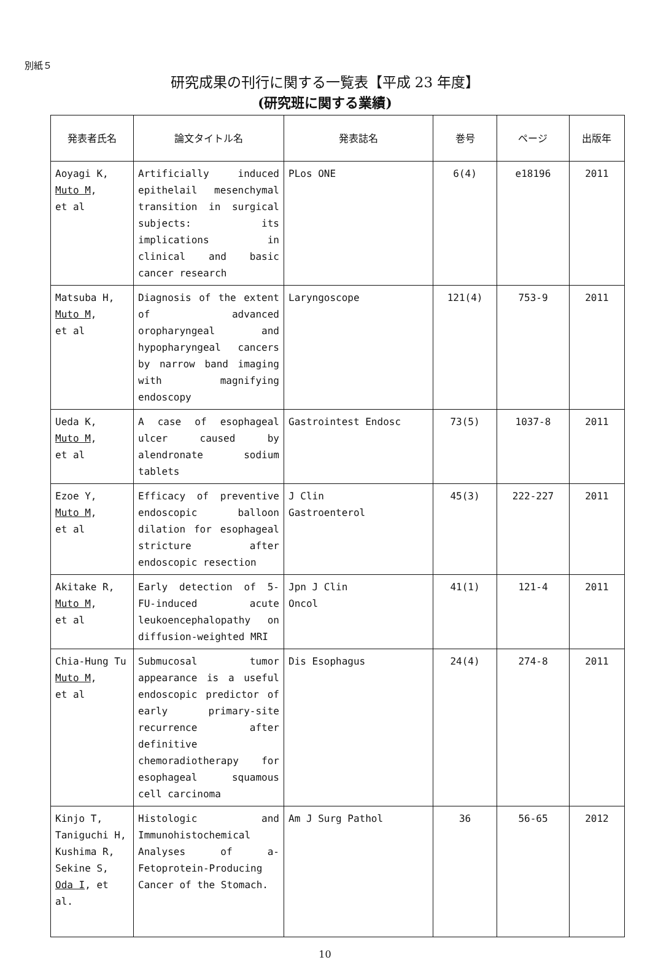別紙５
研究成果の刊行に関する一覧表【平成 23 年度】
(研究班に関する業績)
| 発表者氏名 | 論文タイトル名 | 発表誌名 | 巻号 | ページ | 出版年 |
| --- | --- | --- | --- | --- | --- |
| Aoyagi K, Muto M , et al | Artificially induced epithelail mesenchymal transition in surgical subjects: its implications in clinical and basic cancer research | PLos ONE | 6(4) | e18196 | 2011 |
| Matsuba H, Muto M , et al | Diagnosis of the extent of advanced oropharyngeal and hypopharyngeal cancers by narrow band imaging with magnifying endoscopy | Laryngoscope | 121(4) | 753-9 | 2011 |
| Ueda K, Muto M , et al | A case of esophageal ulcer caused by alendronate sodium tablets | Gastrointest Endosc | 73(5) | 1037-8 | 2011 |
| Ezoe Y, Muto M , et al | Efficacy of preventive endoscopic balloon dilation for esophageal stricture after endoscopic resection | J Clin Gastroenterol | 45(3) | 222-227 | 2011 |
| Akitake R, Muto M , et al | Early detection of 5-FU-induced acute leukoencephalopathy on diffusion-weighted MRI | Jpn J Clin Oncol | 41(1) | 121-4 | 2011 |
| Chia-Hung Tu Muto M , et al | Submucosal tumor appearance is a useful endoscopic predictor of early primary-site recurrence after definitive chemoradiotherapy for esophageal squamous cell carcinoma | Dis Esophagus | 24(4) | 274-8 | 2011 |
| Kinjo T, Taniguchi H, Kushima R, Sekine S, Oda I , et al. | Histologic and Immunohistochemical Analyses of a-Fetoprotein-Producing Cancer of the Stomach. | Am J Surg Pathol | 36 | 56-65 | 2012 |
10